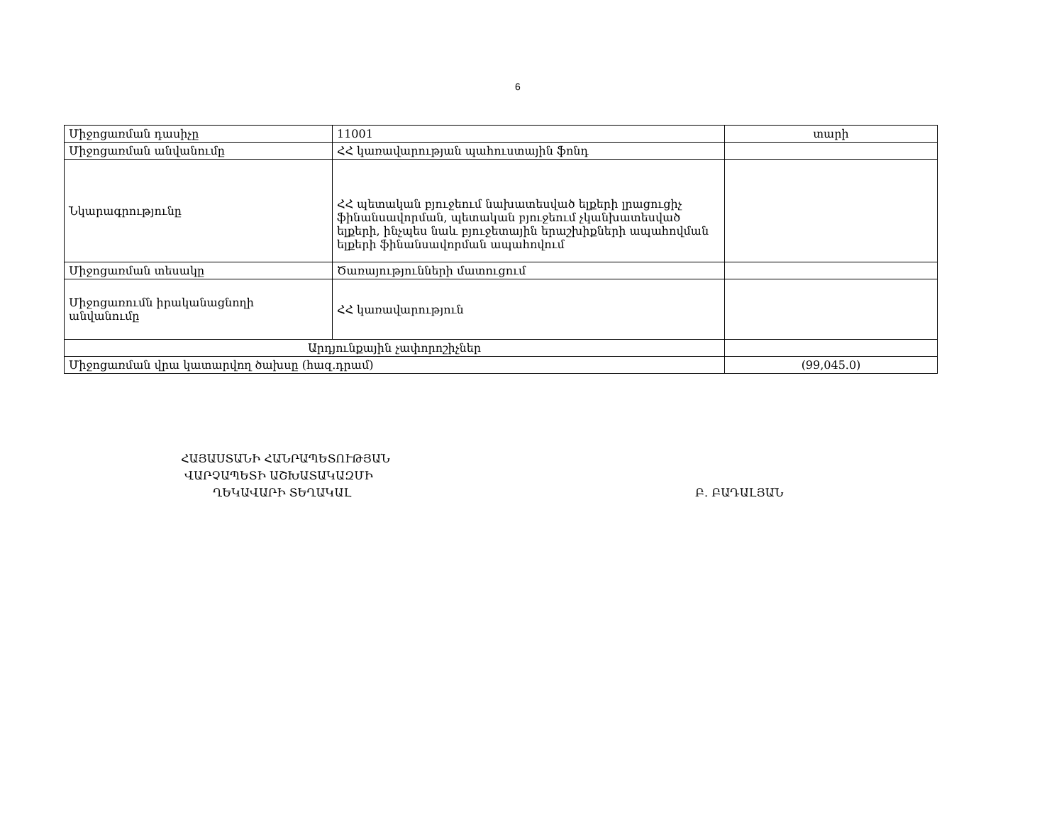6
| Միջոցառման դասիչը | 11001 | տարի |
| Միջոցառման անվանումը | ՀՀ կառավարության պահուստային ֆոնդ | |
| Նկարագրությունը | ՀՀ պետական բյուջեում նախատեսված ելքերի լրացուցիչ ֆինանսավորման, պետական բյուջեում չկանխատեսված ելքերի, ինչպես նաև բյուջետային երաշխիքների ապահովման ելքերի ֆինանսավորման ապահովում | |
| Միջոցառման տեսակը | Ծառայությունների մատուցում | |
| Միջոցառումն իրականացնողի անվանումը | ՀՀ կառավարություն | |
| Արդյունքային չափորոշիչներ | | |
| Միջոցառման վրա կատարվող ծախսը (հազ.դրամ) | | (99,045.0) |
ՀԱՅԱՍՏԱՆԻ ՀԱՆՐԱՊԵՏՈՒԹՅԱՆ
ՎԱՐՉԱՊԵՏԻ ԱՇԽԱՏԱԿԱԶՄԻ
ՂԵԿԱՎԱՐԻ ՏԵՂԱԿԱԼ Բ. ԲԱԴԱԼՅԱՆ